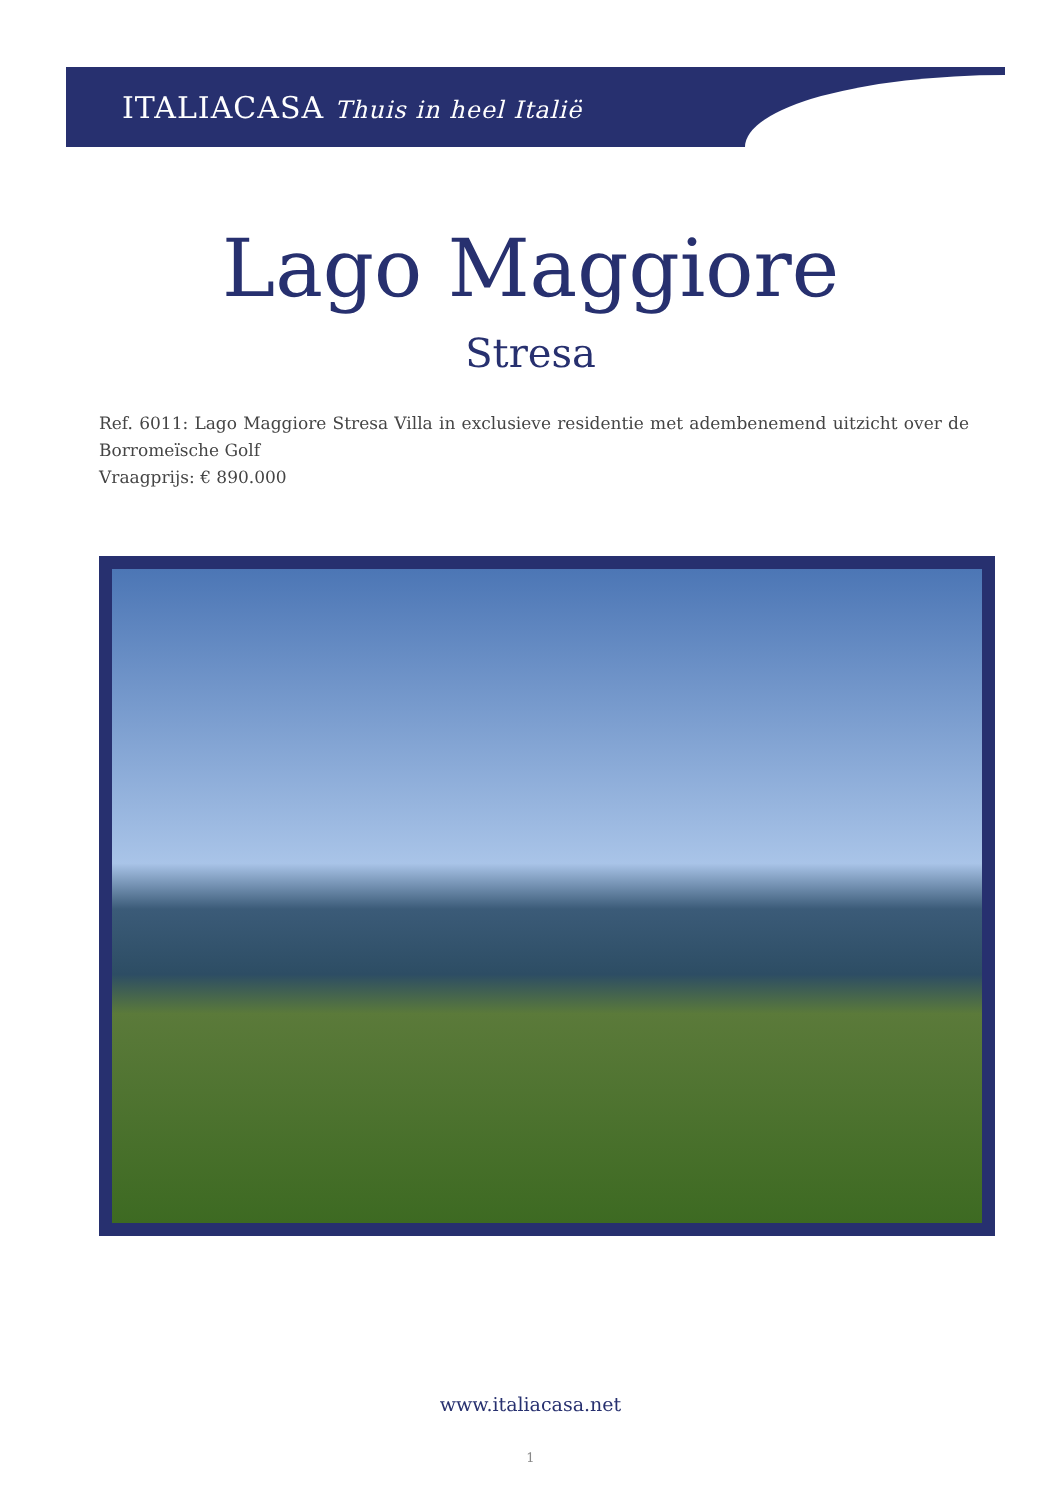ITALIACASA Thuis in heel Italië
Lago Maggiore
Stresa
Ref. 6011: Lago Maggiore Stresa Villa in exclusieve residentie met adembenemend uitzicht over de Borromeïsche Golf
Vraagprijs: € 890.000
www.italiacasa.net
1